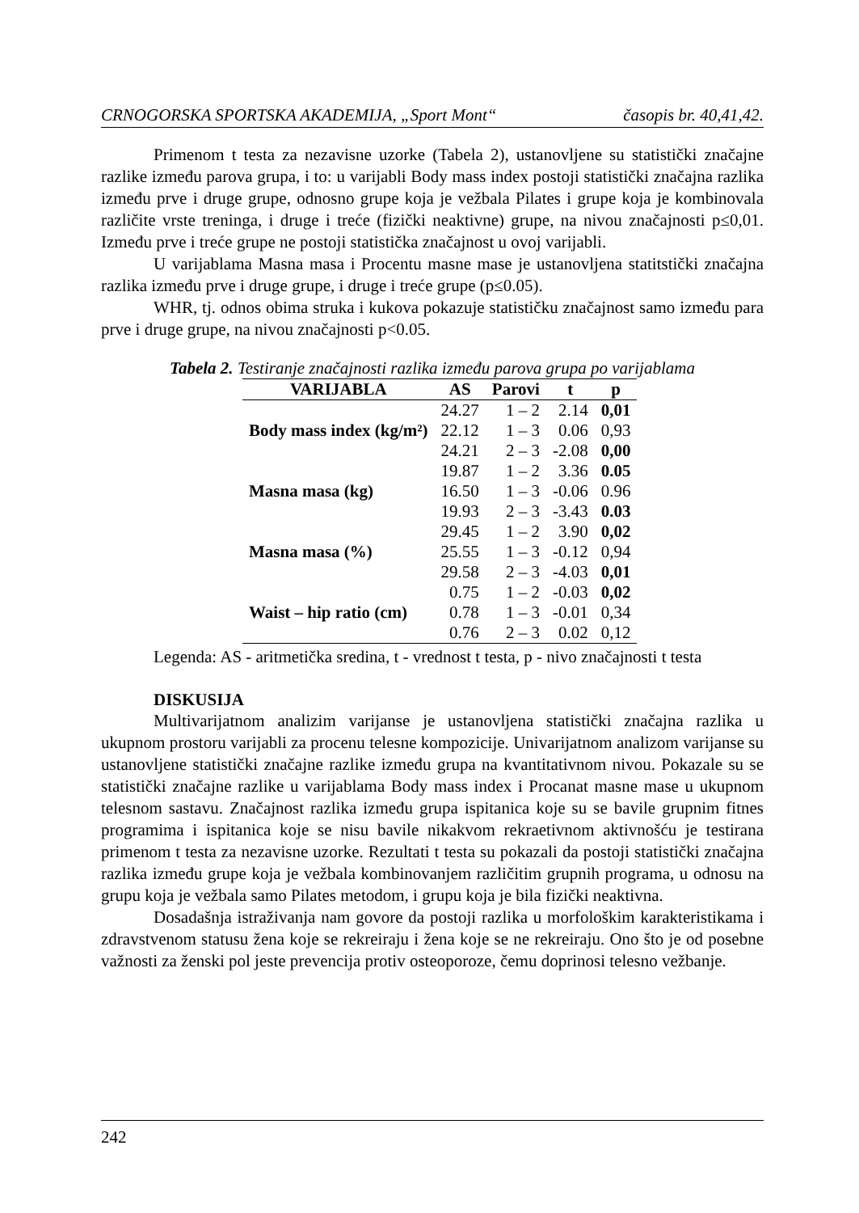CRNOGORSKA SPORTSKA AKADEMIJA, „Sport Mont“časopis br. 40,41,42.
Primenom t testa za nezavisne uzorke (Tabela 2), ustanovljene su statistički značajne razlike između parova grupa, i to: u varijabli Body mass index postoji statistički značajna razlika između prve i druge grupe, odnosno grupe koja je vežbala Pilates i grupe koja je kombinovala različite vrste treninga, i druge i treće (fizički neaktivne) grupe, na nivou značajnosti p≤0,01. Između prve i treće grupe ne postoji statistička značajnost u ovoj varijabli.
U varijablama Masna masa i Procentu masne mase je ustanovljena statitstički značajna razlika između prve i druge grupe, i druge i treće grupe (p≤0.05).
WHR, tj. odnos obima struka i kukova pokazuje statističku značajnost samo između para prve i druge grupe, na nivou značajnosti p<0.05.
Tabela 2. Testiranje značajnosti razlika između parova grupa po varijablama
| VARIJABLA | AS | Parovi | t | p |
| --- | --- | --- | --- | --- |
| | 24.27 | 1 – 2 | 2.14 | 0,01 |
| Body mass index (kg/m²) | 22.12 | 1 – 3 | 0.06 | 0,93 |
| | 24.21 | 2 – 3 | -2.08 | 0,00 |
| | 19.87 | 1 – 2 | 3.36 | 0.05 |
| Masna masa (kg) | 16.50 | 1 – 3 | -0.06 | 0.96 |
| | 19.93 | 2 – 3 | -3.43 | 0.03 |
| | 29.45 | 1 – 2 | 3.90 | 0,02 |
| Masna masa (%) | 25.55 | 1 – 3 | -0.12 | 0,94 |
| | 29.58 | 2 – 3 | -4.03 | 0,01 |
| | 0.75 | 1 – 2 | -0.03 | 0,02 |
| Waist – hip ratio (cm) | 0.78 | 1 – 3 | -0.01 | 0,34 |
| | 0.76 | 2 – 3 | 0.02 | 0,12 |
Legenda: AS - aritmetička sredina, t - vrednost t testa, p - nivo značajnosti t testa
DISKUSIJA
Multivarijatnom analizim varijanse je ustanovljena statistički značajna razlika u ukupnom prostoru varijabli za procenu telesne kompozicije. Univarijatnom analizom varijanse su ustanovljene statistički značajne razlike između grupa na kvantitativnom nivou. Pokazale su se statistički značajne razlike u varijablama Body mass index i Procanat masne mase u ukupnom telesnom sastavu. Značajnost razlika između grupa ispitanica koje su se bavile grupnim fitnes programima i ispitanica koje se nisu bavile nikakvom rekraetivnom aktivnošću je testirana primenom t testa za nezavisne uzorke. Rezultati t testa su pokazali da postoji statistički značajna razlika između grupe koja je vežbala kombinovanjem različitim grupnih programa, u odnosu na grupu koja je vežbala samo Pilates metodom, i grupu koja je bila fizički neaktivna.
Dosadašnja istraživanja nam govore da postoji razlika u morfološkim karakteristikama i zdravstvenom statusu žena koje se rekreiraju i žena koje se ne rekreiraju. Ono što je od posebne važnosti za ženski pol jeste prevencija protiv osteoporoze, čemu doprinosi telesno vežbanje.
242